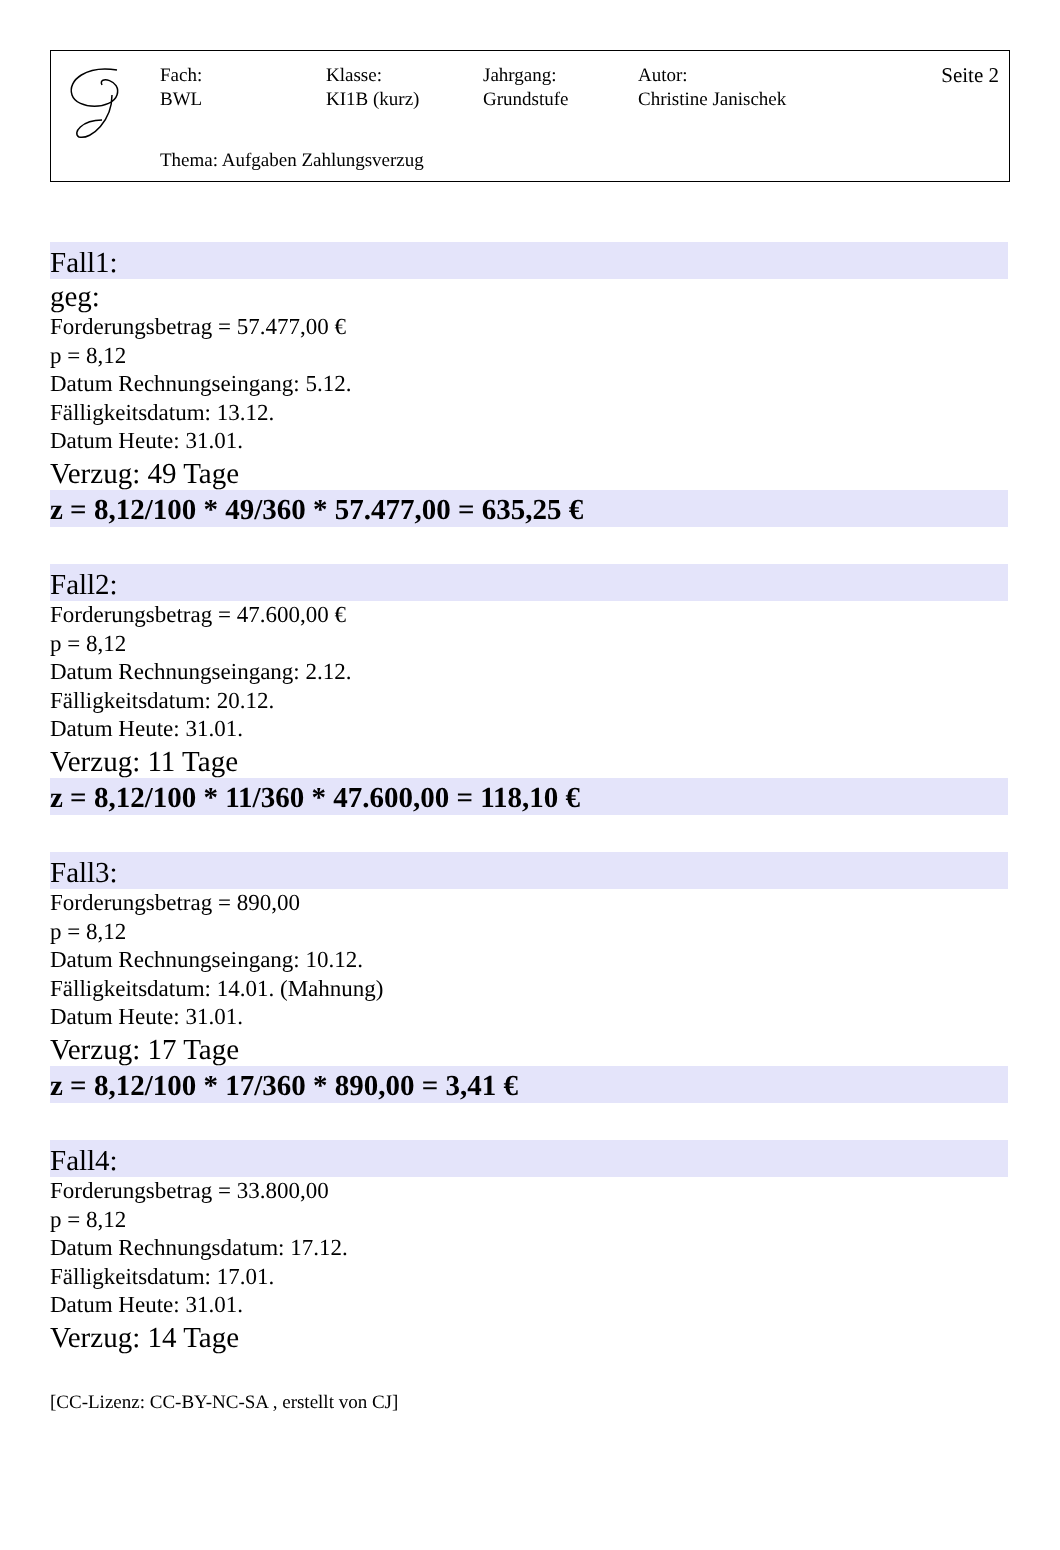Fach:
BWL
Klasse:
KI1B (kurz)
Jahrgang:
Grundstufe
Autor:
Christine Janischek
Seite 2
Thema: Aufgaben Zahlungsverzug
Fall1:
geg:
Forderungsbetrag = 57.477,00 €
p = 8,12
Datum Rechnungseingang: 5.12.
Fälligkeitsdatum: 13.12.
Datum Heute: 31.01.
Verzug: 49 Tage
z = 8,12/100 * 49/360 * 57.477,00 = 635,25 €
Fall2:
Forderungsbetrag = 47.600,00 €
p = 8,12
Datum Rechnungseingang: 2.12.
Fälligkeitsdatum: 20.12.
Datum Heute: 31.01.
Verzug: 11 Tage
z = 8,12/100 * 11/360 * 47.600,00 = 118,10 €
Fall3:
Forderungsbetrag = 890,00
p = 8,12
Datum Rechnungseingang: 10.12.
Fälligkeitsdatum: 14.01. (Mahnung)
Datum Heute: 31.01.
Verzug: 17 Tage
z = 8,12/100 * 17/360 * 890,00 = 3,41 €
Fall4:
Forderungsbetrag = 33.800,00
p = 8,12
Datum Rechnungsdatum: 17.12.
Fälligkeitsdatum: 17.01.
Datum Heute: 31.01.
Verzug: 14 Tage
[CC-Lizenz: CC-BY-NC-SA , erstellt von CJ]